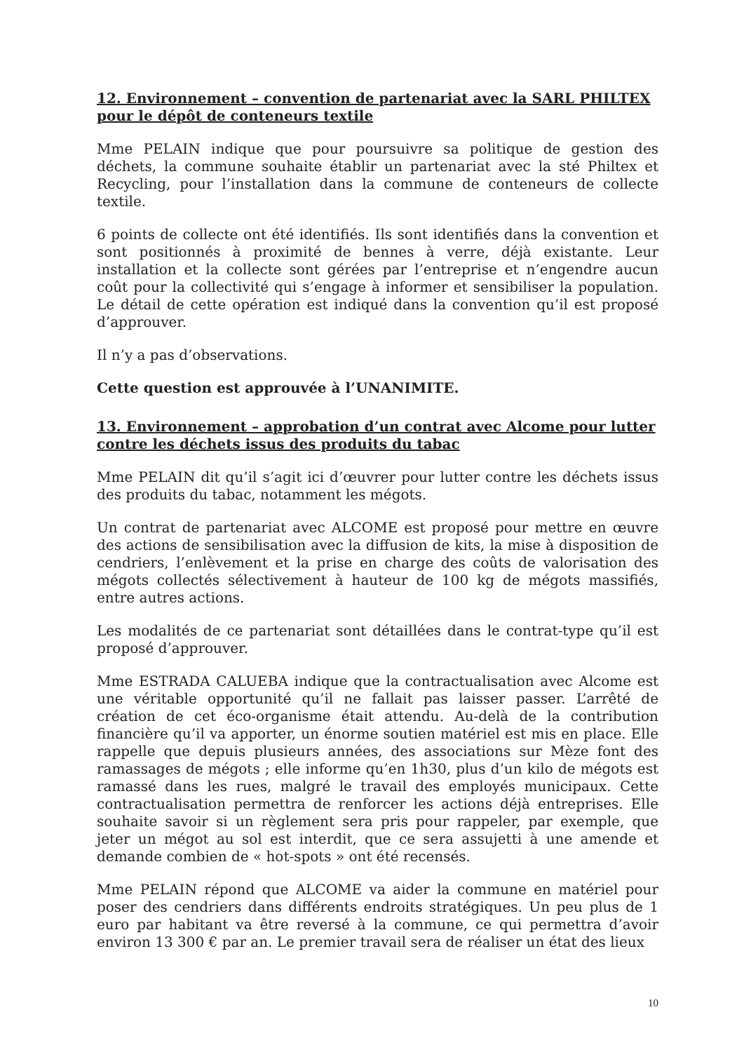12. Environnement – convention de partenariat avec la SARL PHILTEX pour le dépôt de conteneurs textile
Mme PELAIN indique que pour poursuivre sa politique de gestion des déchets, la commune souhaite établir un partenariat avec la sté Philtex et Recycling, pour l’installation dans la commune de conteneurs de collecte textile.
6 points de collecte ont été identifiés. Ils sont identifiés dans la convention et sont positionnés à proximité de bennes à verre, déjà existante. Leur installation et la collecte sont gérées par l’entreprise et n’engendre aucun coût pour la collectivité qui s’engage à informer et sensibiliser la population. Le détail de cette opération est indiqué dans la convention qu’il est proposé d’approuver.
Il n’y a pas d’observations.
Cette question est approuvée à l’UNANIMITE.
13. Environnement – approbation d’un contrat avec Alcome pour lutter contre les déchets issus des produits du tabac
Mme PELAIN dit qu’il s’agit ici d’œuvrer pour lutter contre les déchets issus des produits du tabac, notamment les mégots.
Un contrat de partenariat avec ALCOME est proposé pour mettre en œuvre des actions de sensibilisation avec la diffusion de kits, la mise à disposition de cendriers, l’enlèvement et la prise en charge des coûts de valorisation des mégots collectés sélectivement à hauteur de 100 kg de mégots massifiés, entre autres actions.
Les modalités de ce partenariat sont détaillées dans le contrat-type qu’il est proposé d’approuver.
Mme ESTRADA CALUEBA indique que la contractualisation avec Alcome est une véritable opportunité qu’il ne fallait pas laisser passer. L’arrêté de création de cet éco-organisme était attendu. Au-delà de la contribution financière qu’il va apporter, un énorme soutien matériel est mis en place. Elle rappelle que depuis plusieurs années, des associations sur Mèze font des ramassages de mégots ; elle informe qu’en 1h30, plus d’un kilo de mégots est ramassé dans les rues, malgré le travail des employés municipaux. Cette contractualisation permettra de renforcer les actions déjà entreprises. Elle souhaite savoir si un règlement sera pris pour rappeler, par exemple, que jeter un mégot au sol est interdit, que ce sera assujetti à une amende et demande combien de « hot-spots » ont été recensés.
Mme PELAIN répond que ALCOME va aider la commune en matériel pour poser des cendriers dans différents endroits stratégiques. Un peu plus de 1 euro par habitant va être reversé à la commune, ce qui permettra d’avoir environ 13 300 € par an. Le premier travail sera de réaliser un état des lieux
10